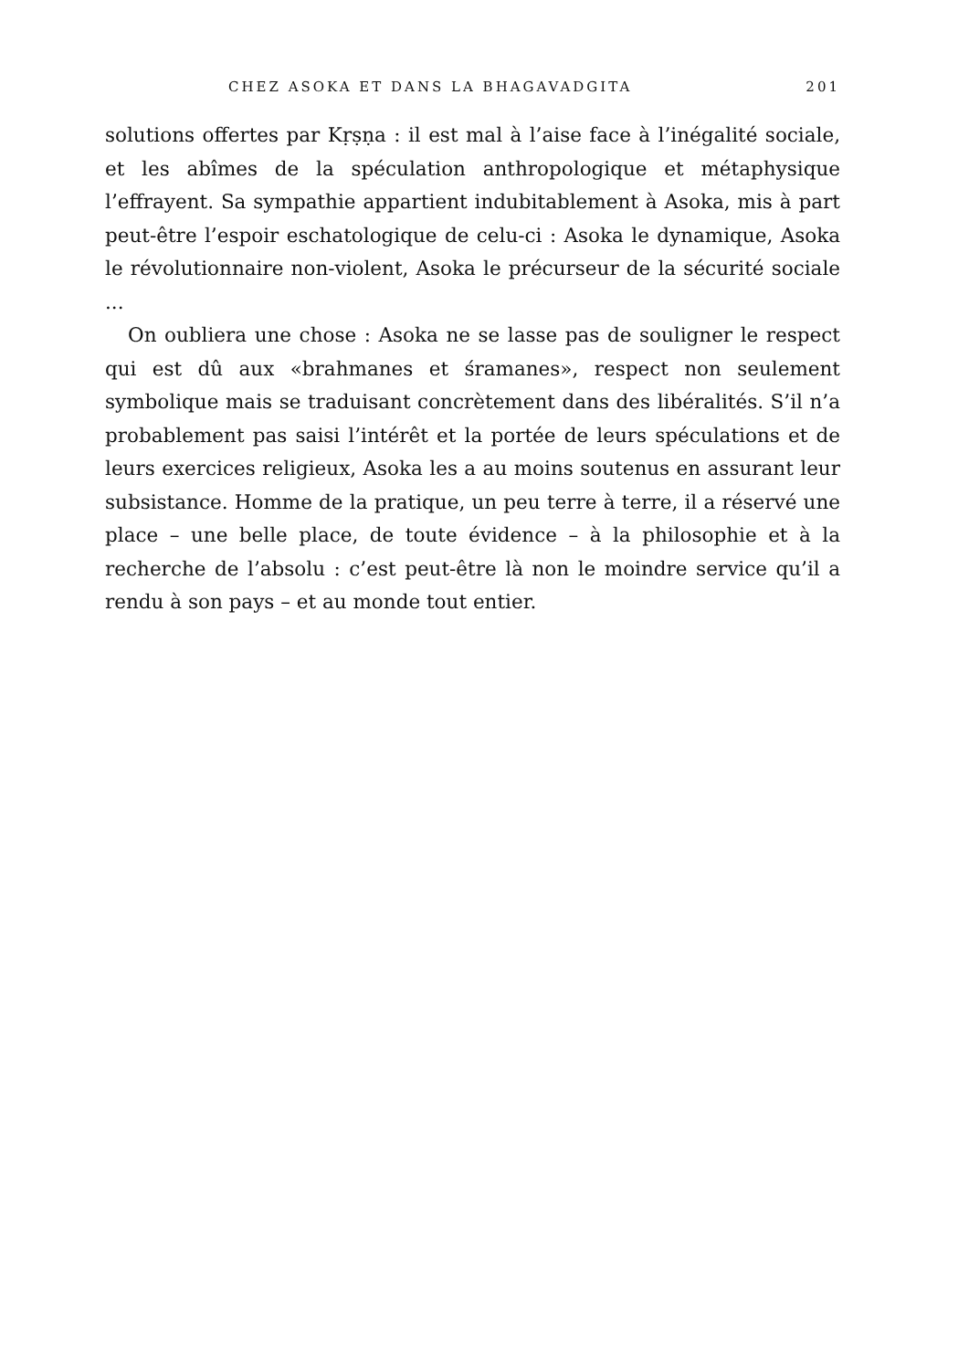CHEZ ASOKA ET DANS LA BHAGAVADGITA 201
solutions offertes par Kṛṣṇa : il est mal à l’aise face à l’inégalité sociale, et les abîmes de la spéculation anthropologique et métaphysique l’effrayent. Sa sympathie appartient indubitablement à Asoka, mis à part peut-être l’espoir eschatologique de celu-ci : Asoka le dynamique, Asoka le révolutionnaire non-violent, Asoka le précurseur de la sécurité sociale ...
On oubliera une chose : Asoka ne se lasse pas de souligner le respect qui est dû aux «brahmanes et śramanes», respect non seulement symbolique mais se traduisant concrètement dans des libéralités. S’il n’a probablement pas saisi l’intérêt et la portée de leurs spéculations et de leurs exercices religieux, Asoka les a au moins soutenus en assurant leur subsistance. Homme de la pratique, un peu terre à terre, il a réservé une place – une belle place, de toute évidence – à la philosophie et à la recherche de l’absolu : c’est peut-être là non le moindre service qu’il a rendu à son pays – et au monde tout entier.